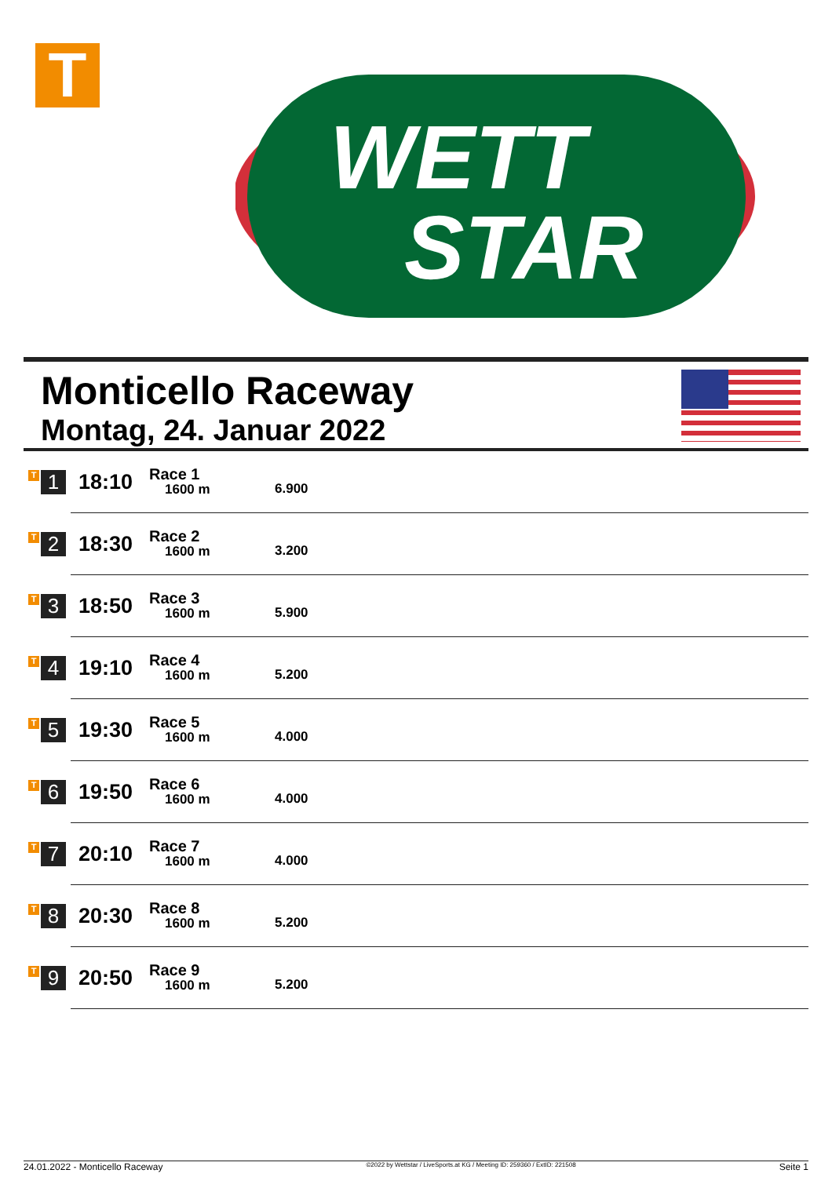T
WETT
STAR
Monticello Raceway
Montag, 24. Januar 2022
| T 1 | 18:10 | Race 1 1600 m | 6.900 |
| T 2 | 18:30 | Race 2 1600 m | 3.200 |
| T 3 | 18:50 | Race 3 1600 m | 5.900 |
| T 4 | 19:10 | Race 4 1600 m | 5.200 |
| T 5 | 19:30 | Race 5 1600 m | 4.000 |
| T 6 | 19:50 | Race 6 1600 m | 4.000 |
| T 7 | 20:10 | Race 7 1600 m | 4.000 |
| T 8 | 20:30 | Race 8 1600 m | 5.200 |
| T 9 | 20:50 | Race 9 1600 m | 5.200 |
24.01.2022 - Monticello Raceway ©2022 by Wettstar / LiveSports.at KG / Meeting ID: 259360 / ExtID: 221508 Seite 1